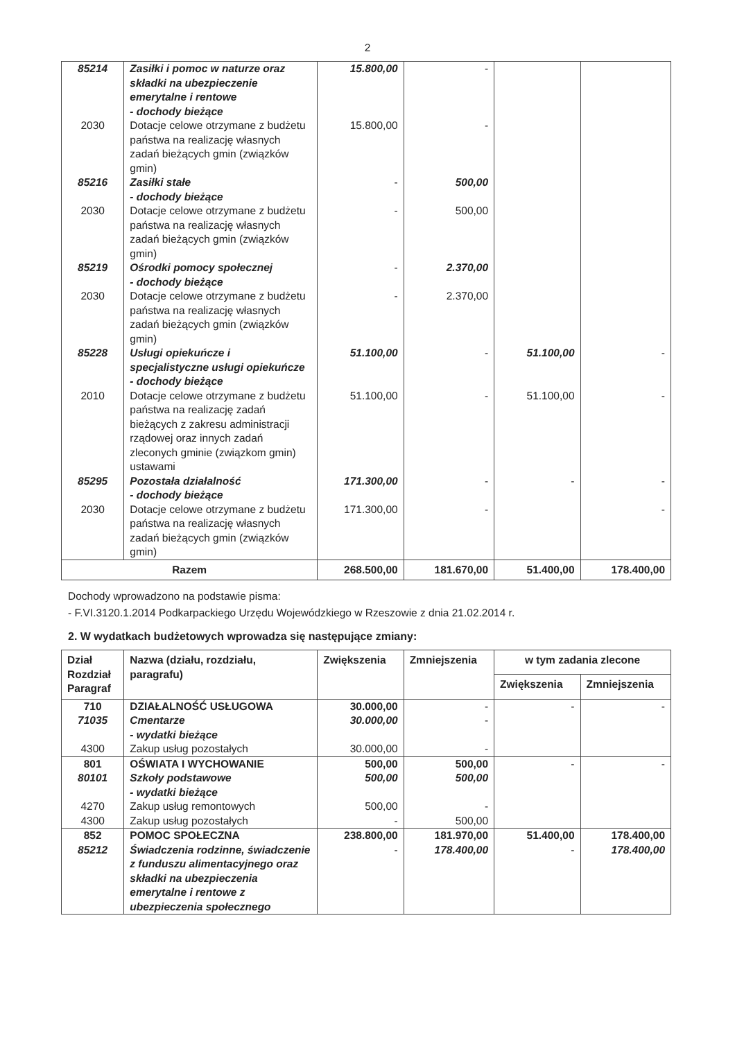2
| 85214 | Zasiłki i pomoc w naturze oraz składki na ubezpieczenie emerytalne i rentowe - dochody bieżące | 15.800,00 | - | | |
| 2030 | Dotacje celowe otrzymane z budżetu państwa na realizację własnych zadań bieżących gmin (związków gmin) | 15.800,00 | - | | |
| 85216 | Zasiłki stałe - dochody bieżące | - | 500,00 | | |
| 2030 | Dotacje celowe otrzymane z budżetu państwa na realizację własnych zadań bieżących gmin (związków gmin) | - | 500,00 | | |
| 85219 | Ośrodki pomocy społecznej - dochody bieżące | - | 2.370,00 | | |
| 2030 | Dotacje celowe otrzymane z budżetu państwa na realizację własnych zadań bieżących gmin (związków gmin) | - | 2.370,00 | | |
| 85228 | Usługi opiekuńcze i specjalistyczne usługi opiekuńcze - dochody bieżące | 51.100,00 | - | 51.100,00 | - |
| 2010 | Dotacje celowe otrzymane z budżetu państwa na realizację zadań bieżących z zakresu administracji rządowej oraz innych zadań zleconych gminie (związkom gmin) ustawami | 51.100,00 | - | 51.100,00 | - |
| 85295 | Pozostała działalność - dochody bieżące | 171.300,00 | - | - | - |
| 2030 | Dotacje celowe otrzymane z budżetu państwa na realizację własnych zadań bieżących gmin (związków gmin) | 171.300,00 | - | | - |
| Razem | | 268.500,00 | 181.670,00 | 51.400,00 | 178.400,00 |
Dochody wprowadzono na podstawie pisma:
- F.VI.3120.1.2014 Podkarpackiego Urzędu Wojewódzkiego w Rzeszowie z dnia 21.02.2014 r.
2. W wydatkach budżetowych wprowadza się następujące zmiany:
| Dział Rozdział Paragraf | Nazwa (działu, rozdziału, paragrafu) | Zwiększenia | Zmniejszenia | w tym zadania zlecone | |
| --- | --- | --- | --- | --- | --- |
| | | | | Zwiększenia | Zmniejszenia |
| 710 | DZIAŁALNOŚĆ USŁUGOWA | 30.000,00 | - | - | - |
| 71035 | Cmentarze - wydatki bieżące | 30.000,00 | - | | |
| 4300 | Zakup usług pozostałych | 30.000,00 | - | | |
| 801 | OŚWIATA I WYCHOWANIE | 500,00 | 500,00 | - | - |
| 80101 | Szkoły podstawowe - wydatki bieżące | 500,00 | 500,00 | | |
| 4270 | Zakup usług remontowych | 500,00 | - | | |
| 4300 | Zakup usług pozostałych | - | 500,00 | | |
| 852 | POMOC SPOŁECZNA | 238.800,00 | 181.970,00 | 51.400,00 | 178.400,00 |
| 85212 | Świadczenia rodzinne, świadczenie z funduszu alimentacyjnego oraz składki na ubezpieczenia emerytalne i rentowe z ubezpieczenia społecznego | - | 178.400,00 | - | 178.400,00 |